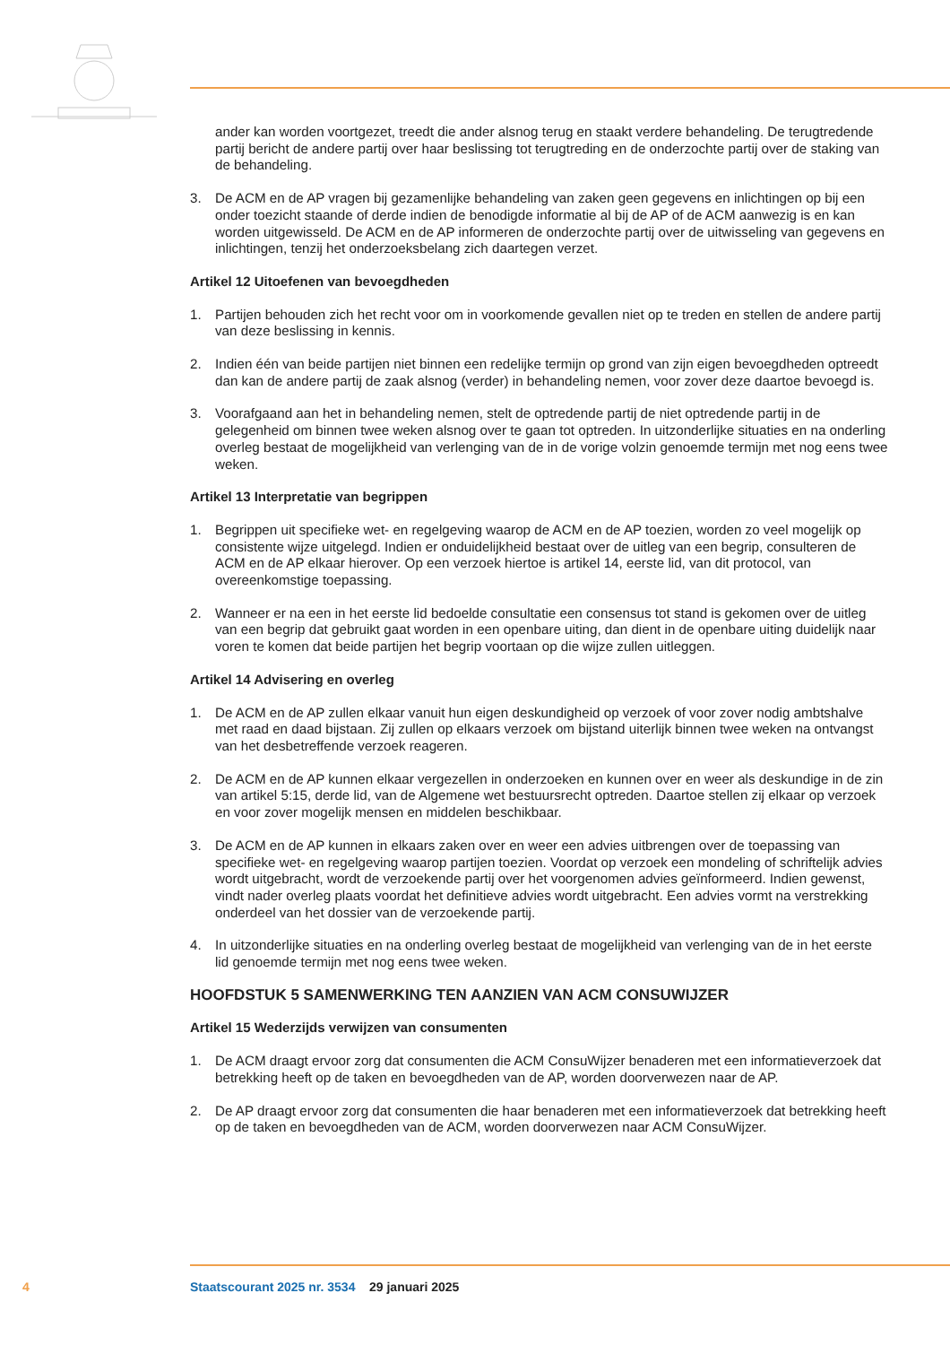ander kan worden voortgezet, treedt die ander alsnog terug en staakt verdere behandeling. De terugtredende partij bericht de andere partij over haar beslissing tot terugtreding en de onderzochte partij over de staking van de behandeling.
3. De ACM en de AP vragen bij gezamenlijke behandeling van zaken geen gegevens en inlichtingen op bij een onder toezicht staande of derde indien de benodigde informatie al bij de AP of de ACM aanwezig is en kan worden uitgewisseld. De ACM en de AP informeren de onderzochte partij over de uitwisseling van gegevens en inlichtingen, tenzij het onderzoeksbelang zich daartegen verzet.
Artikel 12 Uitoefenen van bevoegdheden
1. Partijen behouden zich het recht voor om in voorkomende gevallen niet op te treden en stellen de andere partij van deze beslissing in kennis.
2. Indien één van beide partijen niet binnen een redelijke termijn op grond van zijn eigen bevoegdheden optreedt dan kan de andere partij de zaak alsnog (verder) in behandeling nemen, voor zover deze daartoe bevoegd is.
3. Voorafgaand aan het in behandeling nemen, stelt de optredende partij de niet optredende partij in de gelegenheid om binnen twee weken alsnog over te gaan tot optreden. In uitzonderlijke situaties en na onderling overleg bestaat de mogelijkheid van verlenging van de in de vorige volzin genoemde termijn met nog eens twee weken.
Artikel 13 Interpretatie van begrippen
1. Begrippen uit specifieke wet- en regelgeving waarop de ACM en de AP toezien, worden zo veel mogelijk op consistente wijze uitgelegd. Indien er onduidelijkheid bestaat over de uitleg van een begrip, consulteren de ACM en de AP elkaar hierover. Op een verzoek hiertoe is artikel 14, eerste lid, van dit protocol, van overeenkomstige toepassing.
2. Wanneer er na een in het eerste lid bedoelde consultatie een consensus tot stand is gekomen over de uitleg van een begrip dat gebruikt gaat worden in een openbare uiting, dan dient in de openbare uiting duidelijk naar voren te komen dat beide partijen het begrip voortaan op die wijze zullen uitleggen.
Artikel 14 Advisering en overleg
1. De ACM en de AP zullen elkaar vanuit hun eigen deskundigheid op verzoek of voor zover nodig ambtshalve met raad en daad bijstaan. Zij zullen op elkaars verzoek om bijstand uiterlijk binnen twee weken na ontvangst van het desbetreffende verzoek reageren.
2. De ACM en de AP kunnen elkaar vergezellen in onderzoeken en kunnen over en weer als deskundige in de zin van artikel 5:15, derde lid, van de Algemene wet bestuursrecht optreden. Daartoe stellen zij elkaar op verzoek en voor zover mogelijk mensen en middelen beschikbaar.
3. De ACM en de AP kunnen in elkaars zaken over en weer een advies uitbrengen over de toepassing van specifieke wet- en regelgeving waarop partijen toezien. Voordat op verzoek een mondeling of schriftelijk advies wordt uitgebracht, wordt de verzoekende partij over het voorgenomen advies geïnformeerd. Indien gewenst, vindt nader overleg plaats voordat het definitieve advies wordt uitgebracht. Een advies vormt na verstrekking onderdeel van het dossier van de verzoekende partij.
4. In uitzonderlijke situaties en na onderling overleg bestaat de mogelijkheid van verlenging van de in het eerste lid genoemde termijn met nog eens twee weken.
HOOFDSTUK 5 SAMENWERKING TEN AANZIEN VAN ACM CONSUWIJZER
Artikel 15 Wederzijds verwijzen van consumenten
1. De ACM draagt ervoor zorg dat consumenten die ACM ConsuWijzer benaderen met een informatieverzoek dat betrekking heeft op de taken en bevoegdheden van de AP, worden doorverwezen naar de AP.
2. De AP draagt ervoor zorg dat consumenten die haar benaderen met een informatieverzoek dat betrekking heeft op de taken en bevoegdheden van de ACM, worden doorverwezen naar ACM ConsuWijzer.
4 Staatscourant 2025 nr. 3534 29 januari 2025